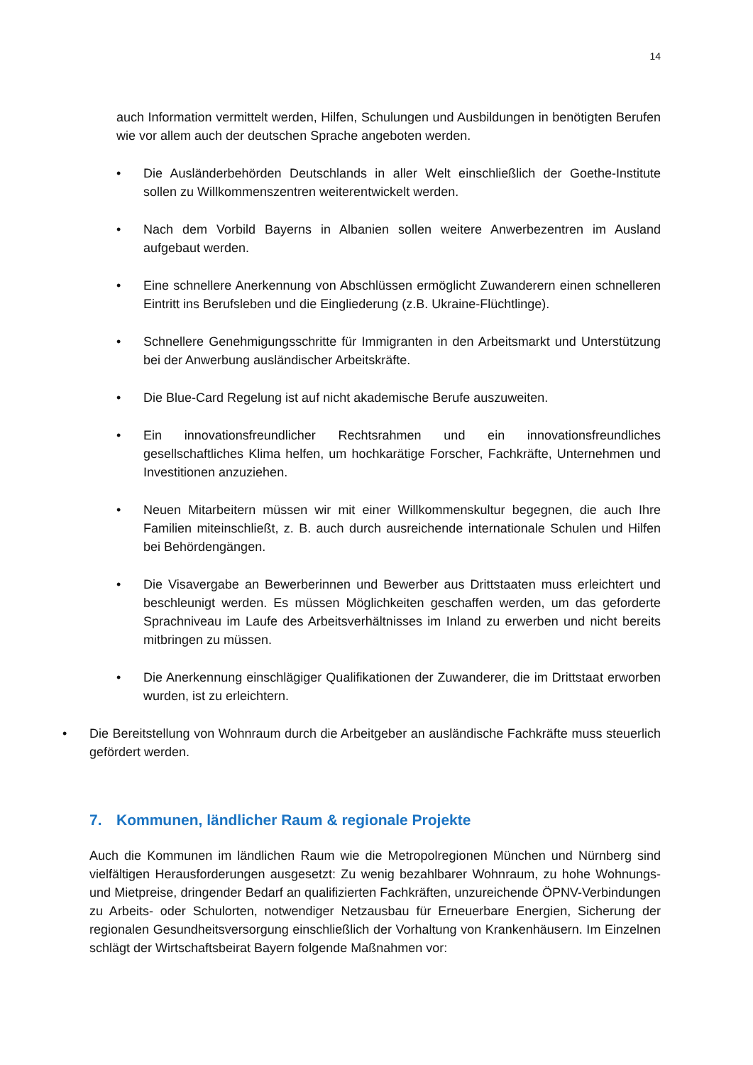14
auch Information vermittelt werden, Hilfen, Schulungen und Ausbildungen in benötigten Berufen wie vor allem auch der deutschen Sprache angeboten werden.
• Die Ausländerbehörden Deutschlands in aller Welt einschließlich der Goethe-Institute sollen zu Willkommenszentren weiterentwickelt werden.
• Nach dem Vorbild Bayerns in Albanien sollen weitere Anwerbezentren im Ausland aufgebaut werden.
• Eine schnellere Anerkennung von Abschlüssen ermöglicht Zuwanderern einen schnelleren Eintritt ins Berufsleben und die Eingliederung (z.B. Ukraine-Flüchtlinge).
• Schnellere Genehmigungsschritte für Immigranten in den Arbeitsmarkt und Unterstützung bei der Anwerbung ausländischer Arbeitskräfte.
• Die Blue-Card Regelung ist auf nicht akademische Berufe auszuweiten.
• Ein innovationsfreundlicher Rechtsrahmen und ein innovationsfreundliches gesellschaftliches Klima helfen, um hochkarätige Forscher, Fachkräfte, Unternehmen und Investitionen anzuziehen.
• Neuen Mitarbeitern müssen wir mit einer Willkommenskultur begegnen, die auch Ihre Familien miteinschließt, z. B. auch durch ausreichende internationale Schulen und Hilfen bei Behördengängen.
• Die Visavergabe an Bewerberinnen und Bewerber aus Drittstaaten muss erleichtert und beschleunigt werden. Es müssen Möglichkeiten geschaffen werden, um das geforderte Sprachniveau im Laufe des Arbeitsverhältnisses im Inland zu erwerben und nicht bereits mitbringen zu müssen.
• Die Anerkennung einschlägiger Qualifikationen der Zuwanderer, die im Drittstaat erworben wurden, ist zu erleichtern.
• Die Bereitstellung von Wohnraum durch die Arbeitgeber an ausländische Fachkräfte muss steuerlich gefördert werden.
7. Kommunen, ländlicher Raum & regionale Projekte
Auch die Kommunen im ländlichen Raum wie die Metropolregionen München und Nürnberg sind vielfältigen Herausforderungen ausgesetzt: Zu wenig bezahlbarer Wohnraum, zu hohe Wohnungs- und Mietpreise, dringender Bedarf an qualifizierten Fachkräften, unzureichende ÖPNV-Verbindungen zu Arbeits- oder Schulorten, notwendiger Netzausbau für Erneuerbare Energien, Sicherung der regionalen Gesundheitsversorgung einschließlich der Vorhaltung von Krankenhäusern. Im Einzelnen schlägt der Wirtschaftsbeirat Bayern folgende Maßnahmen vor: